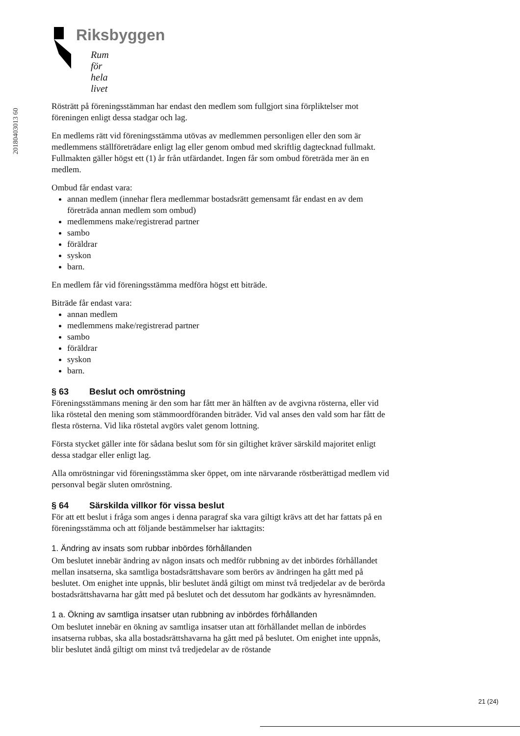Riksbyggen
Rum för hela livet
20180403013 60
Rösträtt på föreningsstämman har endast den medlem som fullgjort sina förpliktelser mot föreningen enligt dessa stadgar och lag.
En medlems rätt vid föreningsstämma utövas av medlemmen personligen eller den som är medlemmens ställföreträdare enligt lag eller genom ombud med skriftlig dagtecknad fullmakt. Fullmakten gäller högst ett (1) år från utfärdandet. Ingen får som ombud företräda mer än en medlem.
Ombud får endast vara:
annan medlem (innehar flera medlemmar bostadsrätt gemensamt får endast en av dem företräda annan medlem som ombud)
medlemmens make/registrerad partner
sambo
föräldrar
syskon
barn.
En medlem får vid föreningsstämma medföra högst ett biträde.
Biträde får endast vara:
annan medlem
medlemmens make/registrerad partner
sambo
föräldrar
syskon
barn.
§ 63 Beslut och omröstning
Föreningsstämmans mening är den som har fått mer än hälften av de avgivna rösterna, eller vid lika röstetal den mening som stämmoordföranden biträder. Vid val anses den vald som har fått de flesta rösterna. Vid lika röstetal avgörs valet genom lottning.
Första stycket gäller inte för sådana beslut som för sin giltighet kräver särskild majoritet enligt dessa stadgar eller enligt lag.
Alla omröstningar vid föreningsstämma sker öppet, om inte närvarande röstberättigad medlem vid personval begär sluten omröstning.
§ 64 Särskilda villkor för vissa beslut
För att ett beslut i fråga som anges i denna paragraf ska vara giltigt krävs att det har fattats på en föreningsstämma och att följande bestämmelser har iakttagits:
1. Ändring av insats som rubbar inbördes förhållanden
Om beslutet innebär ändring av någon insats och medför rubbning av det inbördes förhållandet mellan insatserna, ska samtliga bostadsrättshavare som berörs av ändringen ha gått med på beslutet. Om enighet inte uppnås, blir beslutet ändå giltigt om minst två tredjedelar av de berörda bostadsrättshavarna har gått med på beslutet och det dessutom har godkänts av hyresnämnden.
1 a. Ökning av samtliga insatser utan rubbning av inbördes förhållanden
Om beslutet innebär en ökning av samtliga insatser utan att förhållandet mellan de inbördes insatserna rubbas, ska alla bostadsrättshavarna ha gått med på beslutet. Om enighet inte uppnås, blir beslutet ändå giltigt om minst två tredjedelar av de röstande
21 (24)